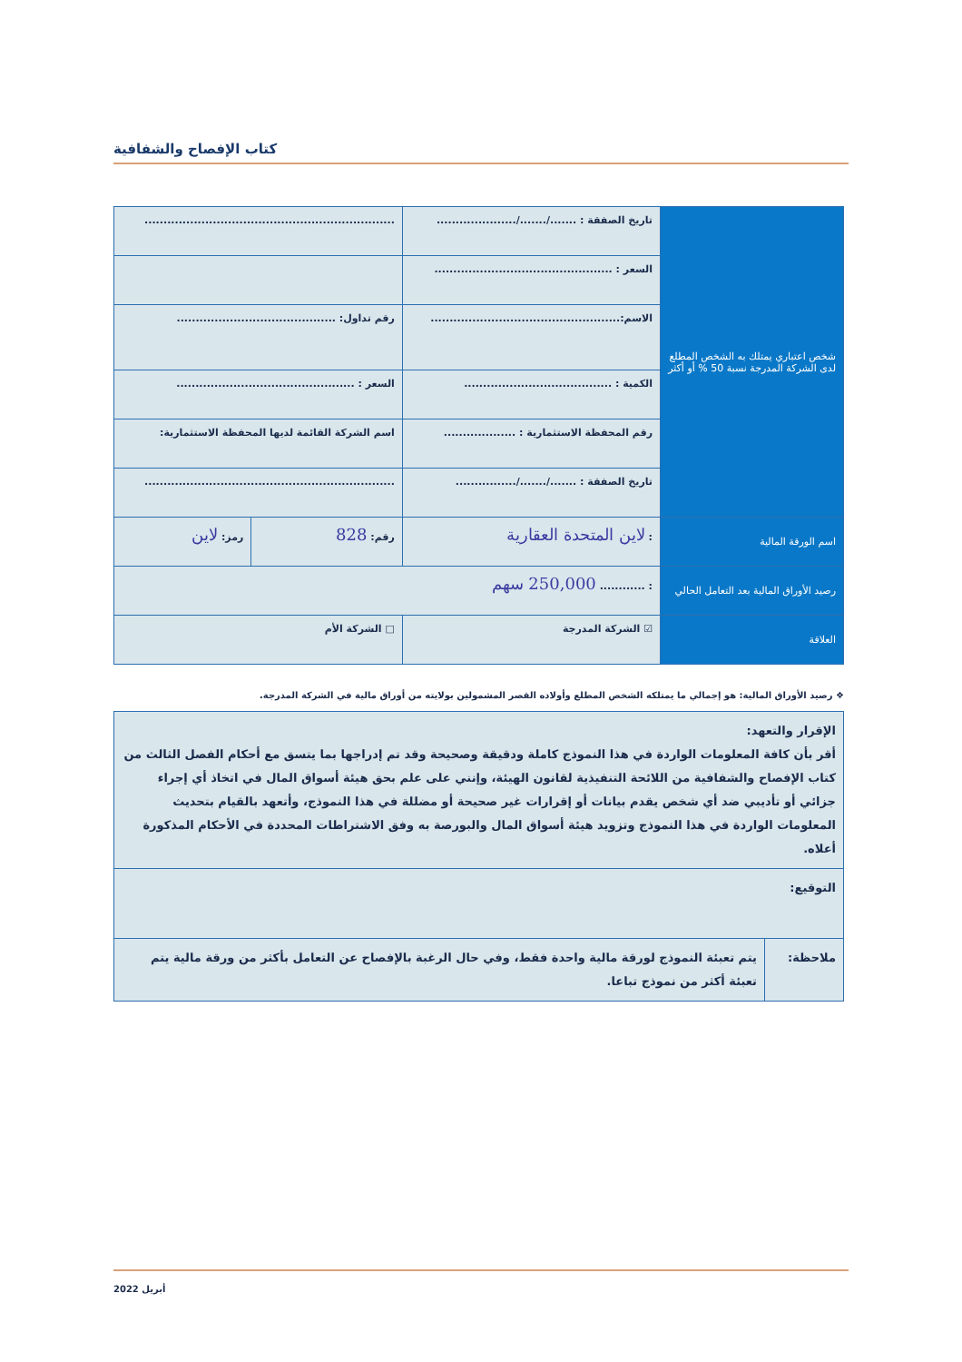كتاب الإفصاح والشفافية
| شخص اعتباري يمتلك به الشخص المطلع لدى الشركة المدرجة نسبة 50 % أو أكثر | تاريخ الصفقة : ......./......./..................... | .................................................................. | |
| | السعر : ............................................... | | |
| | الاسم:.................................................. | رقم تداول: .......................................... | |
| | الكمية : ....................................... | السعر : ............................................... | |
| | رقم المحفظة الاستثمارية : ................... | اسم الشركة القائمة لديها المحفظة الاستثمارية: | |
| | تاريخ الصفقة : ......./......./................ | .................................................................. | |
| اسم الورقة المالية | : لاين المتحدة العقارية | رقم: 828 | رمز: لاين |
| رصيد الأوراق المالية بعد التعامل الحالي | : ............ 250,000 سهم | | |
| العلاقة | ☑ الشركة المدرجة | □ الشركة الأم | |
❖ رصيد الأوراق المالية: هو إجمالي ما يمتلكه الشخص المطلع وأولاده القصر المشمولين بولايته من أوراق مالية في الشركة المدرجة.
| الإقرار والتعهد: أقر بأن كافة المعلومات الواردة في هذا النموذج كاملة ودقيقة وصحيحة وقد تم إدراجها بما يتسق مع أحكام الفصل الثالث من كتاب الإفصاح والشفافية من اللائحة التنفيذية لقانون الهيئة، وإنني على علم بحق هيئة أسواق المال في اتخاذ أي إجراء جزائي أو تأديبي ضد أي شخص يقدم بيانات أو إقرارات غير صحيحة أو مضللة في هذا النموذج، وأتعهد بالقيام بتحديث المعلومات الواردة في هذا النموذج وتزويد هيئة أسواق المال والبورصة به وفق الاشتراطات المحددة في الأحكام المذكورة أعلاه. | |
| التوقيع: | |
| ملاحظة: | يتم تعبئة النموذج لورقة مالية واحدة فقط، وفي حال الرغبة بالإفصاح عن التعامل بأكثر من ورقة مالية يتم تعبئة أكثر من نموذج تباعا. |
أبريل 2022